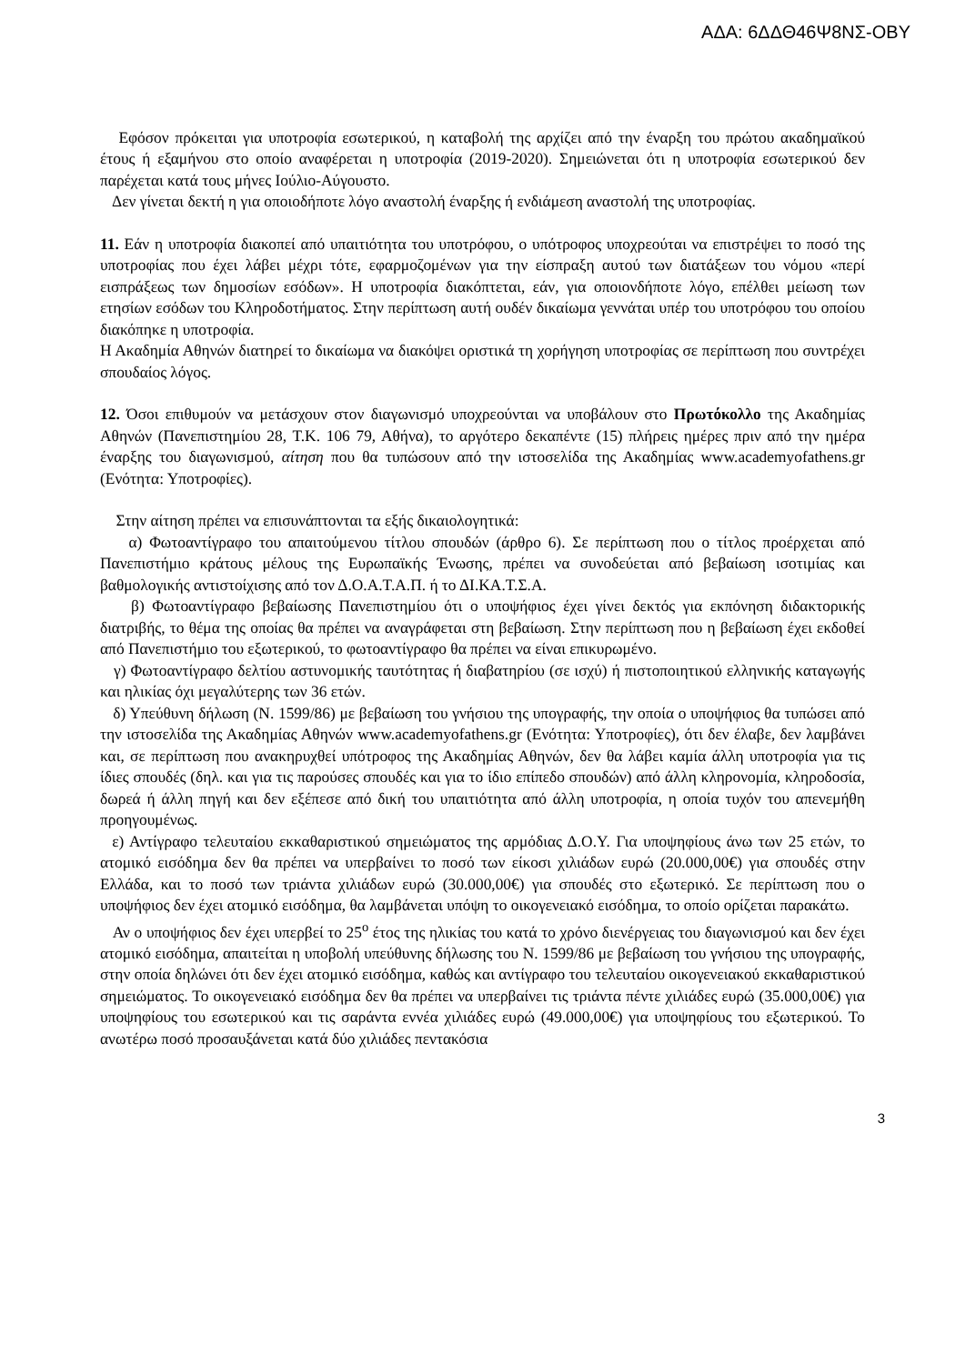ΑΔΑ: 6ΔΔΘ46Ψ8ΝΣ-ΟΒΥ
Εφόσον πρόκειται για υποτροφία εσωτερικού, η καταβολή της αρχίζει από την έναρξη του πρώτου ακαδημαϊκού έτους ή εξαμήνου στο οποίο αναφέρεται η υποτροφία (2019-2020). Σημειώνεται ότι η υποτροφία εσωτερικού δεν παρέχεται κατά τους μήνες Ιούλιο-Αύγουστο.
Δεν γίνεται δεκτή η για οποιοδήποτε λόγο αναστολή έναρξης ή ενδιάμεση αναστολή της υποτροφίας.
11. Εάν η υποτροφία διακοπεί από υπαιτιότητα του υποτρόφου, ο υπότροφος υποχρεούται να επιστρέψει το ποσό της υποτροφίας που έχει λάβει μέχρι τότε, εφαρμοζομένων για την είσπραξη αυτού των διατάξεων του νόμου «περί εισπράξεως των δημοσίων εσόδων». Η υποτροφία διακόπτεται, εάν, για οποιονδήποτε λόγο, επέλθει μείωση των ετησίων εσόδων του Κληροδοτήματος. Στην περίπτωση αυτή ουδέν δικαίωμα γεννάται υπέρ του υποτρόφου του οποίου διακόπηκε η υποτροφία.
Η Ακαδημία Αθηνών διατηρεί το δικαίωμα να διακόψει οριστικά τη χορήγηση υποτροφίας σε περίπτωση που συντρέχει σπουδαίος λόγος.
12. Όσοι επιθυμούν να μετάσχουν στον διαγωνισμό υποχρεούνται να υποβάλουν στο Πρωτόκολλο της Ακαδημίας Αθηνών (Πανεπιστημίου 28, Τ.Κ. 106 79, Αθήνα), το αργότερο δεκαπέντε (15) πλήρεις ημέρες πριν από την ημέρα έναρξης του διαγωνισμού, αίτηση που θα τυπώσουν από την ιστοσελίδα της Ακαδημίας www.academyofathens.gr (Ενότητα: Υποτροφίες).
Στην αίτηση πρέπει να επισυνάπτονται τα εξής δικαιολογητικά:
α) Φωτοαντίγραφο του απαιτούμενου τίτλου σπουδών (άρθρο 6). Σε περίπτωση που ο τίτλος προέρχεται από Πανεπιστήμιο κράτους μέλους της Ευρωπαϊκής Ένωσης, πρέπει να συνοδεύεται από βεβαίωση ισοτιμίας και βαθμολογικής αντιστοίχισης από τον Δ.Ο.Α.Τ.Α.Π. ή το ΔΙ.ΚΑ.Τ.Σ.Α.
β) Φωτοαντίγραφο βεβαίωσης Πανεπιστημίου ότι ο υποψήφιος έχει γίνει δεκτός για εκπόνηση διδακτορικής διατριβής, το θέμα της οποίας θα πρέπει να αναγράφεται στη βεβαίωση. Στην περίπτωση που η βεβαίωση έχει εκδοθεί από Πανεπιστήμιο του εξωτερικού, το φωτοαντίγραφο θα πρέπει να είναι επικυρωμένο.
γ) Φωτοαντίγραφο δελτίου αστυνομικής ταυτότητας ή διαβατηρίου (σε ισχύ) ή πιστοποιητικού ελληνικής καταγωγής και ηλικίας όχι μεγαλύτερης των 36 ετών.
δ) Υπεύθυνη δήλωση (Ν. 1599/86) με βεβαίωση του γνήσιου της υπογραφής, την οποία ο υποψήφιος θα τυπώσει από την ιστοσελίδα της Ακαδημίας Αθηνών www.academyofathens.gr (Ενότητα: Υποτροφίες), ότι δεν έλαβε, δεν λαμβάνει και, σε περίπτωση που ανακηρυχθεί υπότροφος της Ακαδημίας Αθηνών, δεν θα λάβει καμία άλλη υποτροφία για τις ίδιες σπουδές (δηλ. και για τις παρούσες σπουδές και για το ίδιο επίπεδο σπουδών) από άλλη κληρονομία, κληροδοσία, δωρεά ή άλλη πηγή και δεν εξέπεσε από δική του υπαιτιότητα από άλλη υποτροφία, η οποία τυχόν του απενεμήθη προηγουμένως.
ε) Αντίγραφο τελευταίου εκκαθαριστικού σημειώματος της αρμόδιας Δ.Ο.Υ. Για υποψηφίους άνω των 25 ετών, το ατομικό εισόδημα δεν θα πρέπει να υπερβαίνει το ποσό των είκοσι χιλιάδων ευρώ (20.000,00€) για σπουδές στην Ελλάδα, και το ποσό των τριάντα χιλιάδων ευρώ (30.000,00€) για σπουδές στο εξωτερικό. Σε περίπτωση που ο υποψήφιος δεν έχει ατομικό εισόδημα, θα λαμβάνεται υπόψη το οικογενειακό εισόδημα, το οποίο ορίζεται παρακάτω.
Αν ο υποψήφιος δεν έχει υπερβεί το 25<sup>ο</sup> έτος της ηλικίας του κατά το χρόνο διενέργειας του διαγωνισμού και δεν έχει ατομικό εισόδημα, απαιτείται η υποβολή υπεύθυνης δήλωσης του Ν. 1599/86 με βεβαίωση του γνήσιου της υπογραφής, στην οποία δηλώνει ότι δεν έχει ατομικό εισόδημα, καθώς και αντίγραφο του τελευταίου οικογενειακού εκκαθαριστικού σημειώματος. Το οικογενειακό εισόδημα δεν θα πρέπει να υπερβαίνει τις τριάντα πέντε χιλιάδες ευρώ (35.000,00€) για υποψηφίους του εσωτερικού και τις σαράντα εννέα χιλιάδες ευρώ (49.000,00€) για υποψηφίους του εξωτερικού. Το ανωτέρω ποσό προσαυξάνεται κατά δύο χιλιάδες πεντακόσια
3